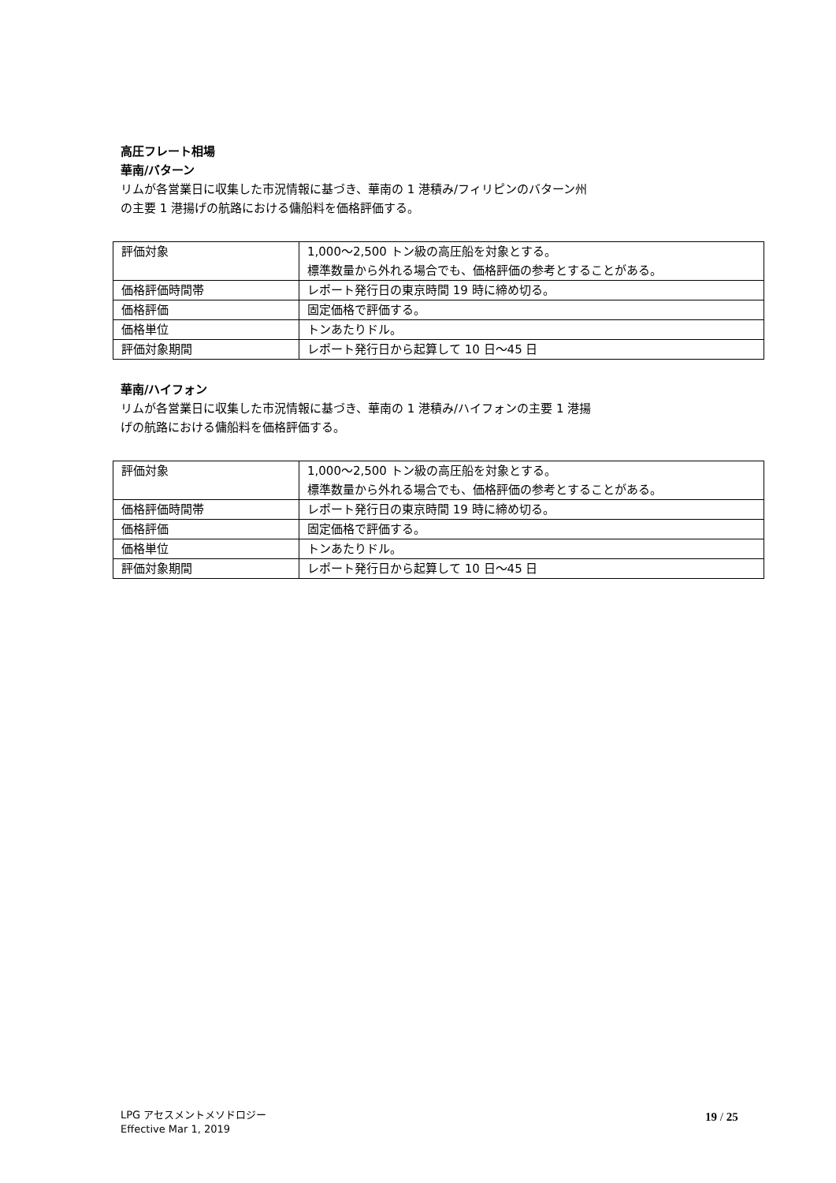高圧フレート相場
華南/バターン
リムが各営業日に収集した市況情報に基づき、華南の 1 港積み/フィリピンのバターン州
の主要 1 港揚げの航路における傭船料を価格評価する。
| 評価対象 | 1,000～2,500 トン級の高圧船を対象とする。 標準数量から外れる場合でも、価格評価の参考とすることがある。 |
| 価格評価時間帯 | レポート発行日の東京時間 19 時に締め切る。 |
| 価格評価 | 固定価格で評価する。 |
| 価格単位 | トンあたりドル。 |
| 評価対象期間 | レポート発行日から起算して 10 日～45 日 |
華南/ハイフォン
リムが各営業日に収集した市況情報に基づき、華南の 1 港積み/ハイフォンの主要 1 港揚
げの航路における傭船料を価格評価する。
| 評価対象 | 1,000～2,500 トン級の高圧船を対象とする。 標準数量から外れる場合でも、価格評価の参考とすることがある。 |
| 価格評価時間帯 | レポート発行日の東京時間 19 時に締め切る。 |
| 価格評価 | 固定価格で評価する。 |
| 価格単位 | トンあたりドル。 |
| 評価対象期間 | レポート発行日から起算して 10 日～45 日 |
LPG アセスメントメソドロジー
Effective Mar 1, 2019
19 / 25